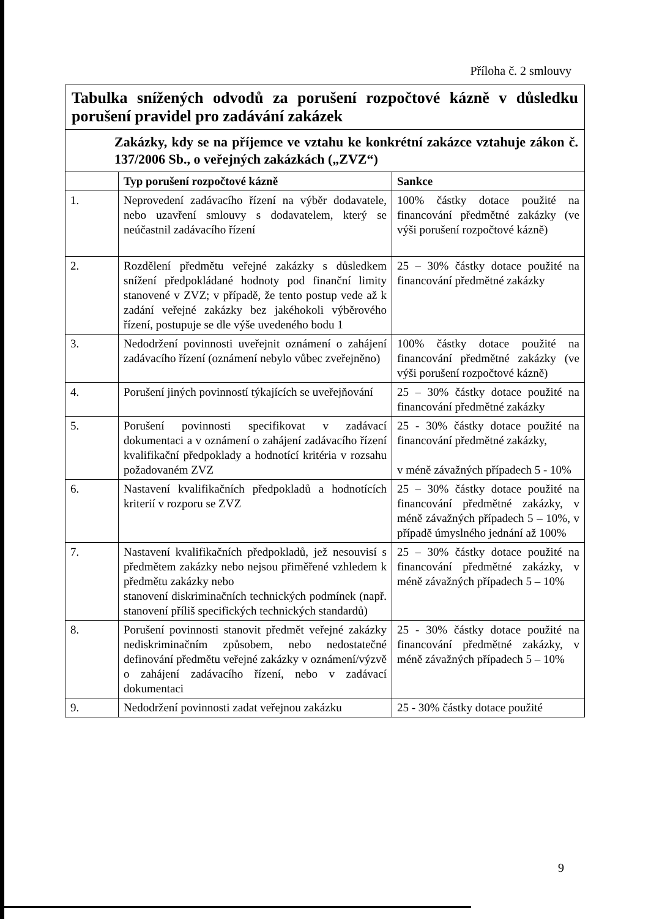Příloha č. 2 smlouvy
| Tabulka snížených odvodů za porušení rozpočtové kázně v důsledku porušení pravidel pro zadávání zakázek | | |
| Zakázky, kdy se na příjemce ve vztahu ke konkrétní zakázce vztahuje zákon č. 137/2006 Sb., o veřejných zakázkách („ZVZ“) | | |
| | Typ porušení rozpočtové kázně | Sankce |
| 1. | Neprovedení zadávacího řízení na výběr dodavatele, nebo uzavření smlouvy s dodavatelem, který se neúčastnil zadávacího řízení | 100% částky dotace použité na financování předmětné zakázky (ve výši porušení rozpočtové kázně) |
| 2. | Rozdělení předmětu veřejné zakázky s důsledkem snížení předpokládané hodnoty pod finanční limity stanovené v ZVZ; v případě, že tento postup vede až k zadání veřejné zakázky bez jakéhokoli výběrového řízení, postupuje se dle výše uvedeného bodu 1 | 25 – 30% částky dotace použité na financování předmětné zakázky |
| 3. | Nedodržení povinnosti uveřejnit oznámení o zahájení zadávacího řízení (oznámení nebylo vůbec zveřejněno) | 100% částky dotace použité na financování předmětné zakázky (ve výši porušení rozpočtové kázně) |
| 4. | Porušení jiných povinností týkajících se uveřejňování | 25 – 30% částky dotace použité na financování předmětné zakázky |
| 5. | Porušení povinnosti specifikovat v zadávací dokumentaci a v oznámení o zahájení zadávacího řízení kvalifikační předpoklady a hodnotící kritéria v rozsahu požadovaném ZVZ | 25 - 30% částky dotace použité na financování předmětné zakázky, v méně závažných případech 5 - 10% |
| 6. | Nastavení kvalifikačních předpokladů a hodnotících kriterií v rozporu se ZVZ | 25 – 30% částky dotace použité na financování předmětné zakázky, v méně závažných případech 5 – 10%, v případě úmyslného jednání až 100% |
| 7. | Nastavení kvalifikačních předpokladů, jež nesouvisí s předmětem zakázky nebo nejsou přiměřené vzhledem k předmětu zakázky nebo stanovení diskriminačních technických podmínek (např. stanovení příliš specifických technických standardů) | 25 – 30% částky dotace použité na financování předmětné zakázky, v méně závažných případech 5 – 10% |
| 8. | Porušení povinnosti stanovit předmět veřejné zakázky nediskriminačním způsobem, nebo nedostatečné definování předmětu veřejné zakázky v oznámení/výzvě o zahájení zadávacího řízení, nebo v zadávací dokumentaci | 25 - 30% částky dotace použité na financování předmětné zakázky, v méně závažných případech 5 – 10% |
| 9. | Nedodržení povinnosti zadat veřejnou zakázku | 25 - 30% částky dotace použité |
9